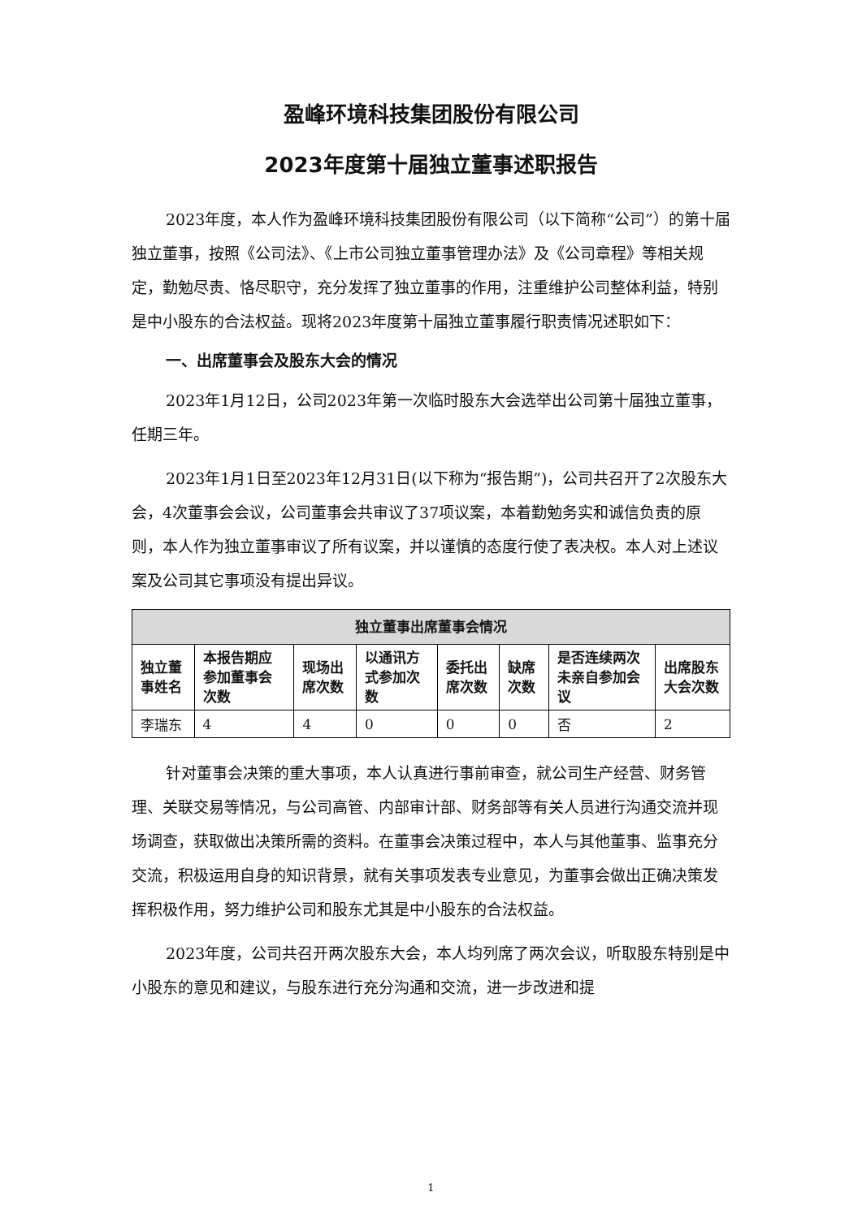盈峰环境科技集团股份有限公司
2023年度第十届独立董事述职报告
2023年度，本人作为盈峰环境科技集团股份有限公司（以下简称“公司”）的第十届独立董事，按照《公司法》、《上市公司独立董事管理办法》及《公司章程》等相关规定，勤勉尽责、恪尽职守，充分发挥了独立董事的作用，注重维护公司整体利益，特别是中小股东的合法权益。现将2023年度第十届独立董事履行职责情况述职如下：
一、出席董事会及股东大会的情况
2023年1月12日，公司2023年第一次临时股东大会选举出公司第十届独立董事，任期三年。
2023年1月1日至2023年12月31日(以下称为“报告期”)，公司共召开了2次股东大会，4次董事会会议，公司董事会共审议了37项议案，本着勤勉务实和诚信负责的原则，本人作为独立董事审议了所有议案，并以谨慎的态度行使了表决权。本人对上述议案及公司其它事项没有提出异议。
| 独立董事出席董事会情况 | | | | | | | |
| --- | --- | --- | --- | --- | --- | --- | --- |
| 独立董事姓名 | 本报告期应参加董事会次数 | 现场出席次数 | 以通讯方式参加次数 | 委托出席次数 | 缺席次数 | 是否连续两次未亲自参加会议 | 出席股东大会次数 |
| 李瑞东 | 4 | 4 | 0 | 0 | 0 | 否 | 2 |
针对董事会决策的重大事项，本人认真进行事前审查，就公司生产经营、财务管理、关联交易等情况，与公司高管、内部审计部、财务部等有关人员进行沟通交流并现场调查，获取做出决策所需的资料。在董事会决策过程中，本人与其他董事、监事充分交流，积极运用自身的知识背景，就有关事项发表专业意见，为董事会做出正确决策发挥积极作用，努力维护公司和股东尤其是中小股东的合法权益。
2023年度，公司共召开两次股东大会，本人均列席了两次会议，听取股东特别是中小股东的意见和建议，与股东进行充分沟通和交流，进一步改进和提
1